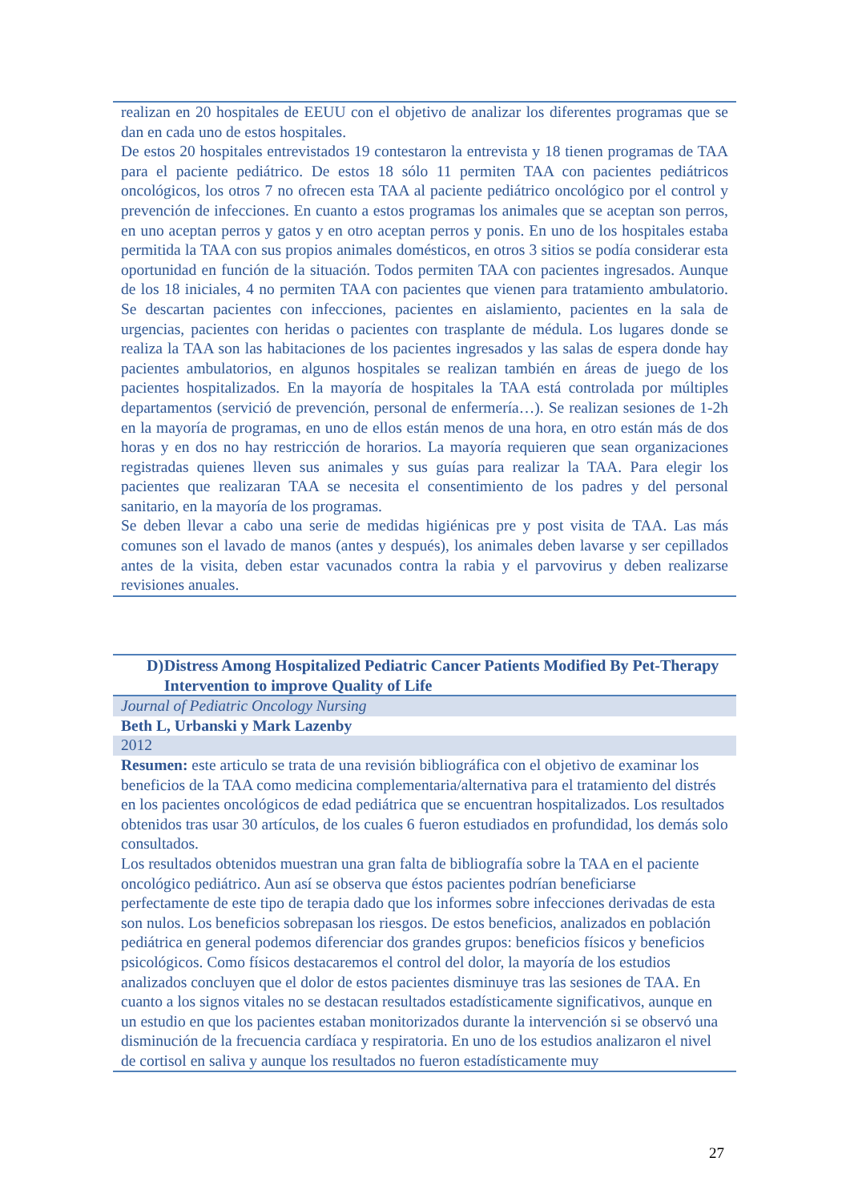| realizan en 20 hospitales de EEUU con el objetivo de analizar los diferentes programas que se dan en cada uno de estos hospitales. De estos 20 hospitales entrevistados 19 contestaron la entrevista y 18 tienen programas de TAA para el paciente pediátrico. De estos 18 sólo 11 permiten TAA con pacientes pediátricos oncológicos, los otros 7 no ofrecen esta TAA al paciente pediátrico oncológico por el control y prevención de infecciones. En cuanto a estos programas los animales que se aceptan son perros, en uno aceptan perros y gatos y en otro aceptan perros y ponis. En uno de los hospitales estaba permitida la TAA con sus propios animales domésticos, en otros 3 sitios se podía considerar esta oportunidad en función de la situación. Todos permiten TAA con pacientes ingresados. Aunque de los 18 iniciales, 4 no permiten TAA con pacientes que vienen para tratamiento ambulatorio. Se descartan pacientes con infecciones, pacientes en aislamiento, pacientes en la sala de urgencias, pacientes con heridas o pacientes con trasplante de médula. Los lugares donde se realiza la TAA son las habitaciones de los pacientes ingresados y las salas de espera donde hay pacientes ambulatorios, en algunos hospitales se realizan también en áreas de juego de los pacientes hospitalizados. En la mayoría de hospitales la TAA está controlada por múltiples departamentos (servició de prevención, personal de enfermería…). Se realizan sesiones de 1-2h en la mayoría de programas, en uno de ellos están menos de una hora, en otro están más de dos horas y en dos no hay restricción de horarios. La mayoría requieren que sean organizaciones registradas quienes lleven sus animales y sus guías para realizar la TAA. Para elegir los pacientes que realizaran TAA se necesita el consentimiento de los padres y del personal sanitario, en la mayoría de los programas. Se deben llevar a cabo una serie de medidas higiénicas pre y post visita de TAA. Las más comunes son el lavado de manos (antes y después), los animales deben lavarse y ser cepillados antes de la visita, deben estar vacunados contra la rabia y el parvovirus y deben realizarse revisiones anuales. |
| D) Distress Among Hospitalized Pediatric Cancer Patients Modified By Pet-Therapy Intervention to improve Quality of Life |
| Journal of Pediatric Oncology Nursing |
| Beth L, Urbanski y Mark Lazenby |
| 2012 |
| Resumen: este articulo se trata de una revisión bibliográfica con el objetivo de examinar los beneficios de la TAA como medicina complementaria/alternativa para el tratamiento del distrés en los pacientes oncológicos de edad pediátrica que se encuentran hospitalizados. Los resultados obtenidos tras usar 30 artículos, de los cuales 6 fueron estudiados en profundidad, los demás solo consultados. Los resultados obtenidos muestran una gran falta de bibliografía sobre la TAA en el paciente oncológico pediátrico. Aun así se observa que éstos pacientes podrían beneficiarse perfectamente de este tipo de terapia dado que los informes sobre infecciones derivadas de esta son nulos. Los beneficios sobrepasan los riesgos. De estos beneficios, analizados en población pediátrica en general podemos diferenciar dos grandes grupos: beneficios físicos y beneficios psicológicos. Como físicos destacaremos el control del dolor, la mayoría de los estudios analizados concluyen que el dolor de estos pacientes disminuye tras las sesiones de TAA. En cuanto a los signos vitales no se destacan resultados estadísticamente significativos, aunque en un estudio en que los pacientes estaban monitorizados durante la intervención si se observó una disminución de la frecuencia cardíaca y respiratoria. En uno de los estudios analizaron el nivel de cortisol en saliva y aunque los resultados no fueron estadísticamente muy |
27